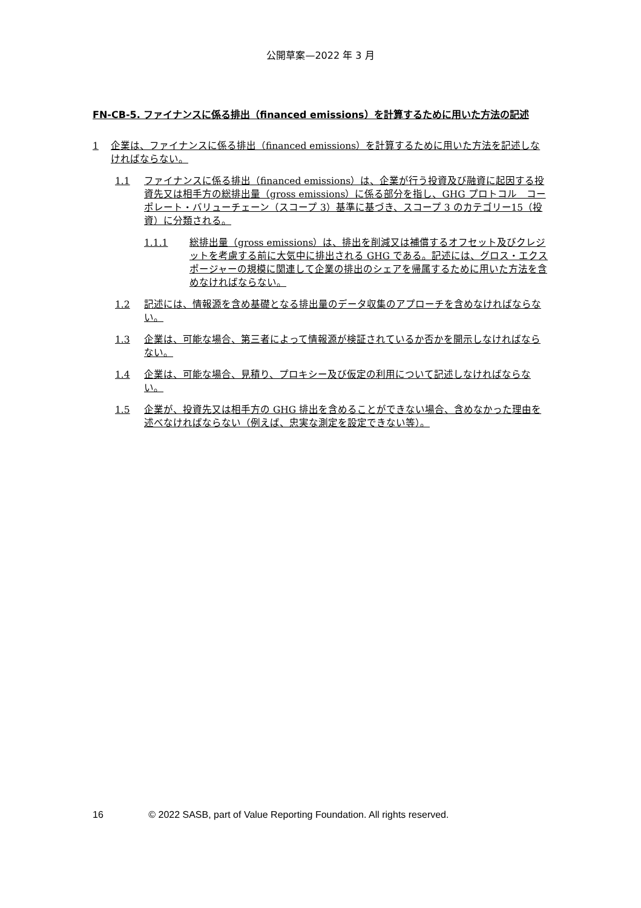公開草案—2022 年 3 月
FN-CB-5. ファイナンスに係る排出（financed emissions）を計算するために用いた方法の記述
1 企業は、ファイナンスに係る排出（financed emissions）を計算するために用いた方法を記述しなければならない。
1.1 ファイナンスに係る排出（financed emissions）は、企業が行う投資及び融資に起因する投資先又は相手方の総排出量（gross emissions）に係る部分を指し、GHG プロトコル　コーポレート・バリューチェーン（スコープ 3）基準に基づき、スコープ 3 のカテゴリー15（投資）に分類される。
1.1.1 総排出量（gross emissions）は、排出を削減又は補償するオフセット及びクレジットを考慮する前に大気中に排出される GHG である。記述には、グロス・エクスポージャーの規模に関連して企業の排出のシェアを帰属するために用いた方法を含めなければならない。
1.2 記述には、情報源を含め基礎となる排出量のデータ収集のアプローチを含めなければならない。
1.3 企業は、可能な場合、第三者によって情報源が検証されているか否かを開示しなければならない。
1.4 企業は、可能な場合、見積り、プロキシー及び仮定の利用について記述しなければならない。
1.5 企業が、投資先又は相手方の GHG 排出を含めることができない場合、含めなかった理由を述べなければならない（例えば、忠実な測定を設定できない等）。
16 © 2022 SASB, part of Value Reporting Foundation. All rights reserved.